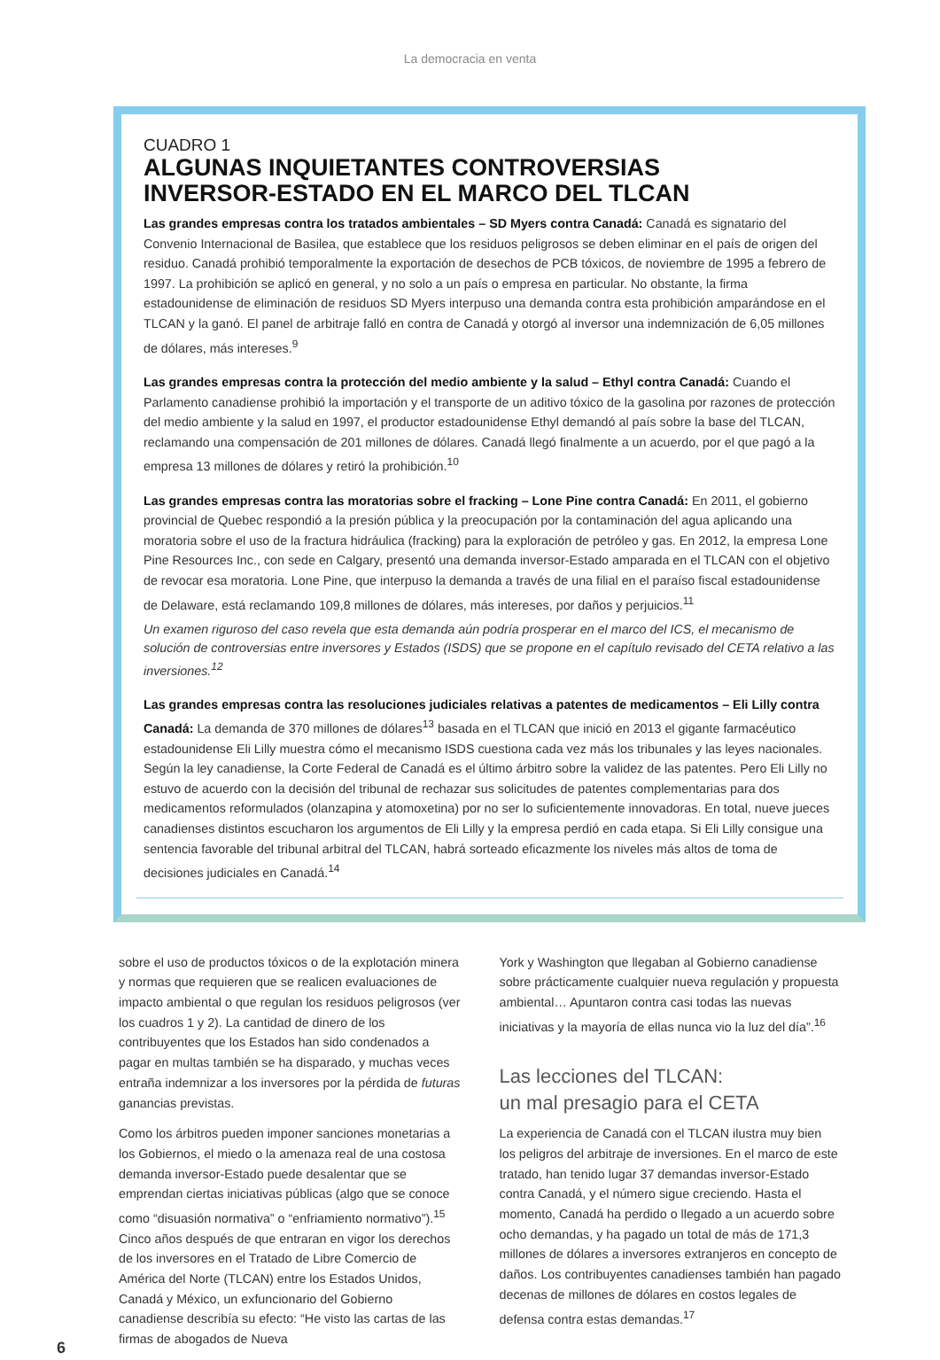La democracia en venta
CUADRO 1
ALGUNAS INQUIETANTES CONTROVERSIAS
INVERSOR-ESTADO EN EL MARCO DEL TLCAN
Las grandes empresas contra los tratados ambientales – SD Myers contra Canadá: Canadá es signatario del Convenio Internacional de Basilea, que establece que los residuos peligrosos se deben eliminar en el país de origen del residuo. Canadá prohibió temporalmente la exportación de desechos de PCB tóxicos, de noviembre de 1995 a febrero de 1997. La prohibición se aplicó en general, y no solo a un país o empresa en particular. No obstante, la firma estadounidense de eliminación de residuos SD Myers interpuso una demanda contra esta prohibición amparándose en el TLCAN y la ganó. El panel de arbitraje falló en contra de Canadá y otorgó al inversor una indemnización de 6,05 millones de dólares, más intereses.<sup>9</sup>
Las grandes empresas contra la protección del medio ambiente y la salud – Ethyl contra Canadá: Cuando el Parlamento canadiense prohibió la importación y el transporte de un aditivo tóxico de la gasolina por razones de protección del medio ambiente y la salud en 1997, el productor estadounidense Ethyl demandó al país sobre la base del TLCAN, reclamando una compensación de 201 millones de dólares. Canadá llegó finalmente a un acuerdo, por el que pagó a la empresa 13 millones de dólares y retiró la prohibición.<sup>10</sup>
Las grandes empresas contra las moratorias sobre el fracking – Lone Pine contra Canadá: En 2011, el gobierno provincial de Quebec respondió a la presión pública y la preocupación por la contaminación del agua aplicando una moratoria sobre el uso de la fractura hidráulica (fracking) para la exploración de petróleo y gas. En 2012, la empresa Lone Pine Resources Inc., con sede en Calgary, presentó una demanda inversor-Estado amparada en el TLCAN con el objetivo de revocar esa moratoria. Lone Pine, que interpuso la demanda a través de una filial en el paraíso fiscal estadounidense de Delaware, está reclamando 109,8 millones de dólares, más intereses, por daños y perjuicios.<sup>11</sup>
Un examen riguroso del caso revela que esta demanda aún podría prosperar en el marco del ICS, el mecanismo de solución de controversias entre inversores y Estados (ISDS) que se propone en el capítulo revisado del CETA relativo a las inversiones.<sup>12</sup>
Las grandes empresas contra las resoluciones judiciales relativas a patentes de medicamentos – Eli Lilly contra Canadá: La demanda de 370 millones de dólares<sup>13</sup> basada en el TLCAN que inició en 2013 el gigante farmacéutico estadounidense Eli Lilly muestra cómo el mecanismo ISDS cuestiona cada vez más los tribunales y las leyes nacionales. Según la ley canadiense, la Corte Federal de Canadá es el último árbitro sobre la validez de las patentes. Pero Eli Lilly no estuvo de acuerdo con la decisión del tribunal de rechazar sus solicitudes de patentes complementarias para dos medicamentos reformulados (olanzapina y atomoxetina) por no ser lo suficientemente innovadoras. En total, nueve jueces canadienses distintos escucharon los argumentos de Eli Lilly y la empresa perdió en cada etapa. Si Eli Lilly consigue una sentencia favorable del tribunal arbitral del TLCAN, habrá sorteado eficazmente los niveles más altos de toma de decisiones judiciales en Canadá.<sup>14</sup>
sobre el uso de productos tóxicos o de la explotación minera y normas que requieren que se realicen evaluaciones de impacto ambiental o que regulan los residuos peligrosos (ver los cuadros 1 y 2). La cantidad de dinero de los contribuyentes que los Estados han sido condenados a pagar en multas también se ha disparado, y muchas veces entraña indemnizar a los inversores por la pérdida de futuras ganancias previstas.
Como los árbitros pueden imponer sanciones monetarias a los Gobiernos, el miedo o la amenaza real de una costosa demanda inversor-Estado puede desalentar que se emprendan ciertas iniciativas públicas (algo que se conoce como “disuasión normativa” o “enfriamiento normativo”).<sup>15</sup> Cinco años después de que entraran en vigor los derechos de los inversores en el Tratado de Libre Comercio de América del Norte (TLCAN) entre los Estados Unidos, Canadá y México, un exfuncionario del Gobierno canadiense describía su efecto: “He visto las cartas de las firmas de abogados de Nueva
York y Washington que llegaban al Gobierno canadiense sobre prácticamente cualquier nueva regulación y propuesta ambiental… Apuntaron contra casi todas las nuevas iniciativas y la mayoría de ellas nunca vio la luz del día”.<sup>16</sup>
Las lecciones del TLCAN:
un mal presagio para el CETA
La experiencia de Canadá con el TLCAN ilustra muy bien los peligros del arbitraje de inversiones. En el marco de este tratado, han tenido lugar 37 demandas inversor-Estado contra Canadá, y el número sigue creciendo. Hasta el momento, Canadá ha perdido o llegado a un acuerdo sobre ocho demandas, y ha pagado un total de más de 171,3 millones de dólares a inversores extranjeros en concepto de daños. Los contribuyentes canadienses también han pagado decenas de millones de dólares en costos legales de defensa contra estas demandas.<sup>17</sup>
6